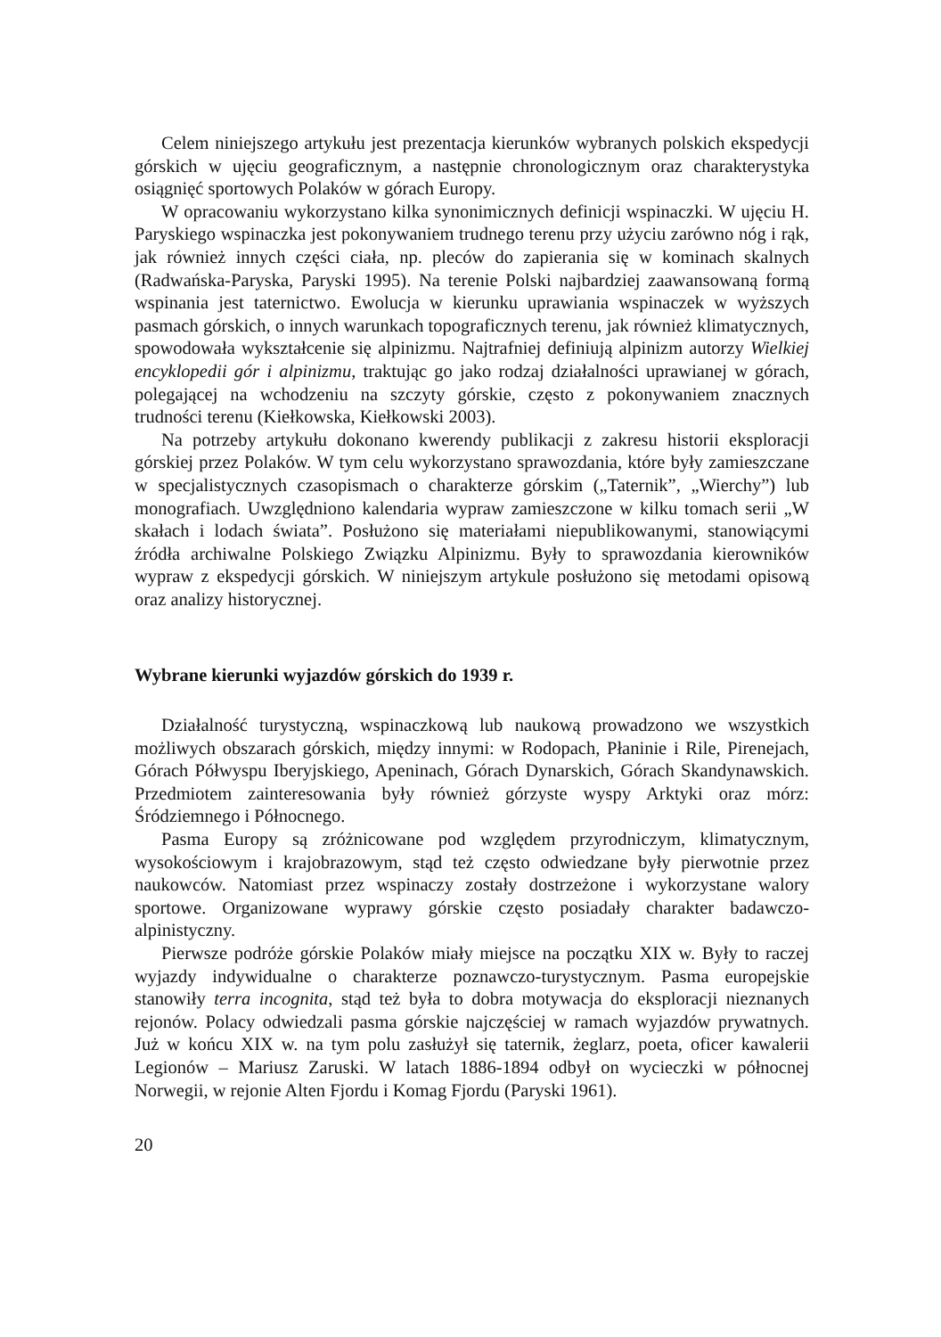Celem niniejszego artykułu jest prezentacja kierunków wybranych polskich ekspedycji górskich w ujęciu geograficznym, a następnie chronologicznym oraz charakterystyka osiągnięć sportowych Polaków w górach Europy.
W opracowaniu wykorzystano kilka synonimicznych definicji wspinaczki. W ujęciu H. Paryskiego wspinaczka jest pokonywaniem trudnego terenu przy użyciu zarówno nóg i rąk, jak również innych części ciała, np. pleców do zapierania się w kominach skalnych (Radwańska-Paryska, Paryski 1995). Na terenie Polski najbardziej zaawansowaną formą wspinania jest taternictwo. Ewolucja w kierunku uprawiania wspinaczek w wyższych pasmach górskich, o innych warunkach topograficznych terenu, jak również klimatycznych, spowodowała wykształcenie się alpinizmu. Najtrafniej definiują alpinizm autorzy Wielkiej encyklopedii gór i alpinizmu, traktując go jako rodzaj działalności uprawianej w górach, polegającej na wchodzeniu na szczyty górskie, często z pokonywaniem znacznych trudności terenu (Kiełkowska, Kiełkowski 2003).
Na potrzeby artykułu dokonano kwerendy publikacji z zakresu historii eksploracji górskiej przez Polaków. W tym celu wykorzystano sprawozdania, które były zamieszczane w specjalistycznych czasopismach o charakterze górskim („Taternik”, „Wierchy”) lub monografiach. Uwzględniono kalendaria wypraw zamieszczone w kilku tomach serii „W skałach i lodach świata”. Posłużono się materiałami niepublikowanymi, stanowiącymi źródła archiwalne Polskiego Związku Alpinizmu. Były to sprawozdania kierowników wypraw z ekspedycji górskich. W niniejszym artykule posłużono się metodami opisową oraz analizy historycznej.
Wybrane kierunki wyjazdów górskich do 1939 r.
Działalność turystyczną, wspinaczkową lub naukową prowadzono we wszystkich możliwych obszarach górskich, między innymi: w Rodopach, Płaninie i Rile, Pirenejach, Górach Półwyspu Iberyjskiego, Apeninach, Górach Dynarskich, Górach Skandynawskich. Przedmiotem zainteresowania były również górzyste wyspy Arktyki oraz mórz: Śródziemnego i Północnego.
Pasma Europy są zróżnicowane pod względem przyrodniczym, klimatycznym, wysokościowym i krajobrazowym, stąd też często odwiedzane były pierwotnie przez naukowców. Natomiast przez wspinaczy zostały dostrzeżone i wykorzystane walory sportowe. Organizowane wyprawy górskie często posiadały charakter badawczo-alpinistyczny.
Pierwsze podróże górskie Polaków miały miejsce na początku XIX w. Były to raczej wyjazdy indywidualne o charakterze poznawczo-turystycznym. Pasma europejskie stanowiły terra incognita, stąd też była to dobra motywacja do eksploracji nieznanych rejonów. Polacy odwiedzali pasma górskie najczęściej w ramach wyjazdów prywatnych. Już w końcu XIX w. na tym polu zasłużył się taternik, żeglarz, poeta, oficer kawalerii Legionów – Mariusz Zaruski. W latach 1886-1894 odbył on wycieczki w północnej Norwegii, w rejonie Alten Fjordu i Komag Fjordu (Paryski 1961).
20